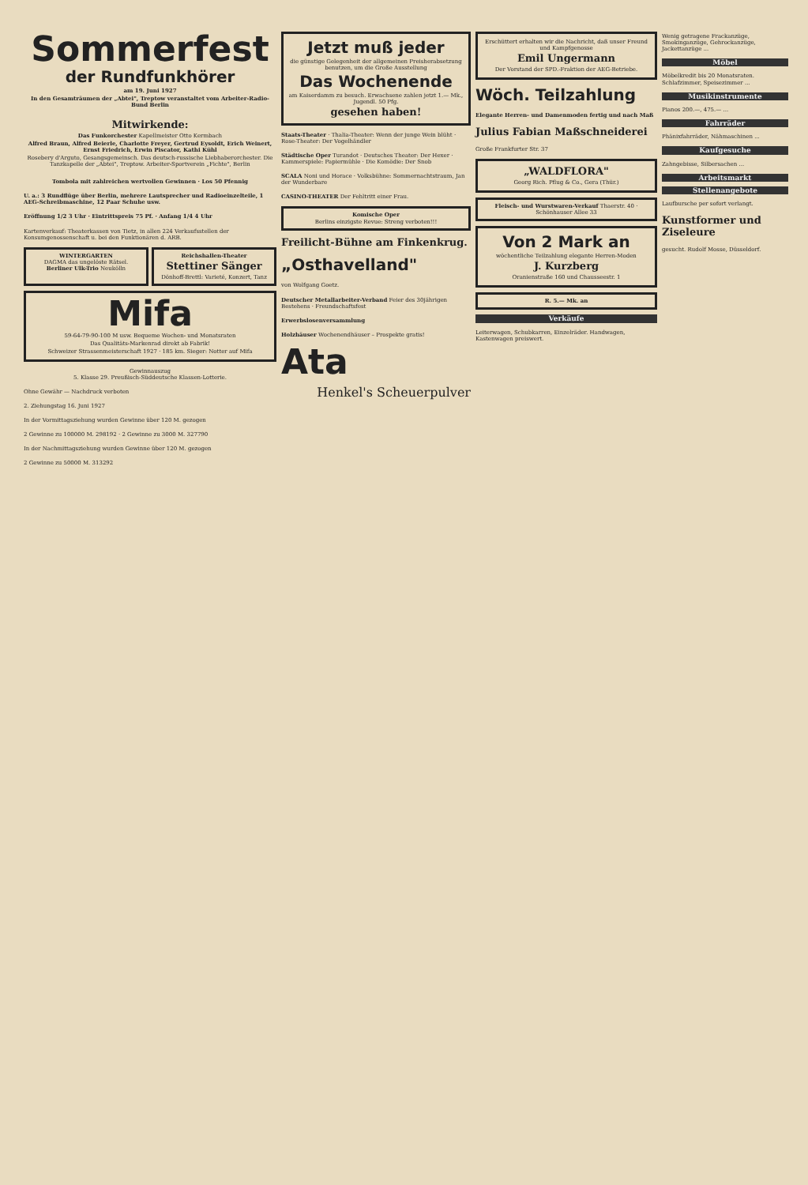Sommerfest
der Rundfunkhörer
am 19. Juni 1927
In den Gesamträumen der „Abtei", Treptow veranstaltet vom Arbeiter-Radio-Bund Berlin
Mitwirkende:
Das Funkorchester Kapellmeister Otto Kermbach
Alfred Braun, Alfred Beierle, Charlotte Freyer, Gertrud Eysoldt, Erich Weinert, Ernst Friedrich, Erwin Piscator, Kathi Kühl
Rosebery d'Arguto, Gesangsgemeinsch. Das deutsch-russische Liebhaberorchester. Die Tanzkapelle der „Abtei", Treptow. Arbeiter-Sportverein „Fichte", Berlin
Tombola mit zahlreichen wertvollen Gewinnen · Los 50 Pfennig
U. a.: 3 Rundflüge über Berlin, mehrere Lautsprecher und Radioeinzelteile, 1 AEG-Schreibmaschine, 12 Paar Schuhe usw.
Eröffnung 1/2 3 Uhr · Eintrittspreis 75 Pf. · Anfang 1/4 4 Uhr
Kartenverkauf: Theaterkassen von Tietz, in allen 224 Verkaufsstellen der Konsumgenossenschaft u. bei den Funktionären d. ARB.
WINTERGARTEN
DAGMA das ungelöste Rätsel.
Berliner Ulk-Trio Neukölln
Reichshallen-Theater
Stettiner Sänger
Dönhoff-Brettl: Varieté, Konzert, Tanz
Mifa
59-64-79-90-100 M usw. Bequeme Wochen- und Monatsraten
Das Qualitäts-Markenrad direkt ab Fabrik!
Schweizer Strassenmeisterschaft 1927 · 185 km. Sieger: Notter auf Mifa
Gewinnauszug
5. Klasse 29. Preußisch-Süddeutsche Klassen-Lotterie.
Ohne Gewähr — Nachdruck verboten
2. Ziehungstag 16. Juni 1927
In der Vormittagsziehung wurden Gewinne über 120 M. gezogen
2 Gewinne zu 100000 M. 298192 · 2 Gewinne zu 3000 M. 327790
In der Nachmittagsziehung wurden Gewinne über 120 M. gezogen
2 Gewinne zu 50000 M. 313292
Jetzt muß jeder
die günstige Gelegenheit der allgemeinen Preisherabsetzung benutzen, um die Große Ausstellung
Das Wochenende
am Kaiserdamm zu besuch. Erwachsene zahlen jetzt 1.— Mk., Jugendl. 50 Pfg.
gesehen haben!
Staats-Theater · Thalia-Theater: Wenn der junge Wein blüht · Rose-Theater: Der Vogelhändler
Städtische Oper Turandot · Deutsches Theater: Der Hexer · Kammerspiele: Papiermühle · Die Komödie: Der Snob
SCALA Noni und Horace · Volksbühne: Sommernachtstraum, Jan der Wunderbare
CASINO-THEATER Der Fehltritt einer Frau.
Komische Oper
Berlins einzigste Revue: Streng verboten!!!
Freilicht-Bühne am Finkenkrug.
„Osthavelland"
von Wolfgang Goetz.
Deutscher Metallarbeiter-Verband Feier des 30jährigen Bestehens · Freundschaftsfest
Erwerbslosenversammlung
Holzhäuser Wochenendhäuser – Prospekte gratis!
Ata
Henkel's Scheuerpulver
Erschüttert erhalten wir die Nachricht, daß unser Freund und Kampfgenosse
Emil Ungermann
Der Vorstand der SPD.-Fraktion der AEG-Betriebe.
Wöch. Teilzahlung
Elegante Herren- und Damenmoden fertig und nach Maß
Julius Fabian Maßschneiderei
Große Frankfurter Str. 37
„WALDFLORA"
Georg Rich. Pflug & Co., Gera (Thür.)
Fleisch- und Wurstwaren-Verkauf Thaerstr. 40 · Schönhauser Allee 33
Von 2 Mark an
wöchentliche Teilzahlung elegante Herren-Moden
J. Kurzberg
Oranienstraße 160 und Chausseestr. 1
R. 5.— Mk. an
Verkäufe
Leiterwagen, Schubkarren, Einzelräder. Handwagen, Kastenwagen preiswert.
Wenig getragene Frackanzüge, Smokinganzüge, Gehrockanzüge, Jackettanzüge ...
Möbel
Möbelkredit bis 20 Monatsraten. Schlafzimmer, Speisezimmer ...
Musikinstrumente
Pianos 200.—, 475.— ...
Fahrräder
Phänixfahrräder, Nähmaschinen ...
Kaufgesuche
Zahngebisse, Silbersachen ...
Arbeitsmarkt
Stellenangebote
Laufbursche per sofort verlangt.
Kunstformer und Ziseleure
gesucht. Rudolf Mosse, Düsseldorf.